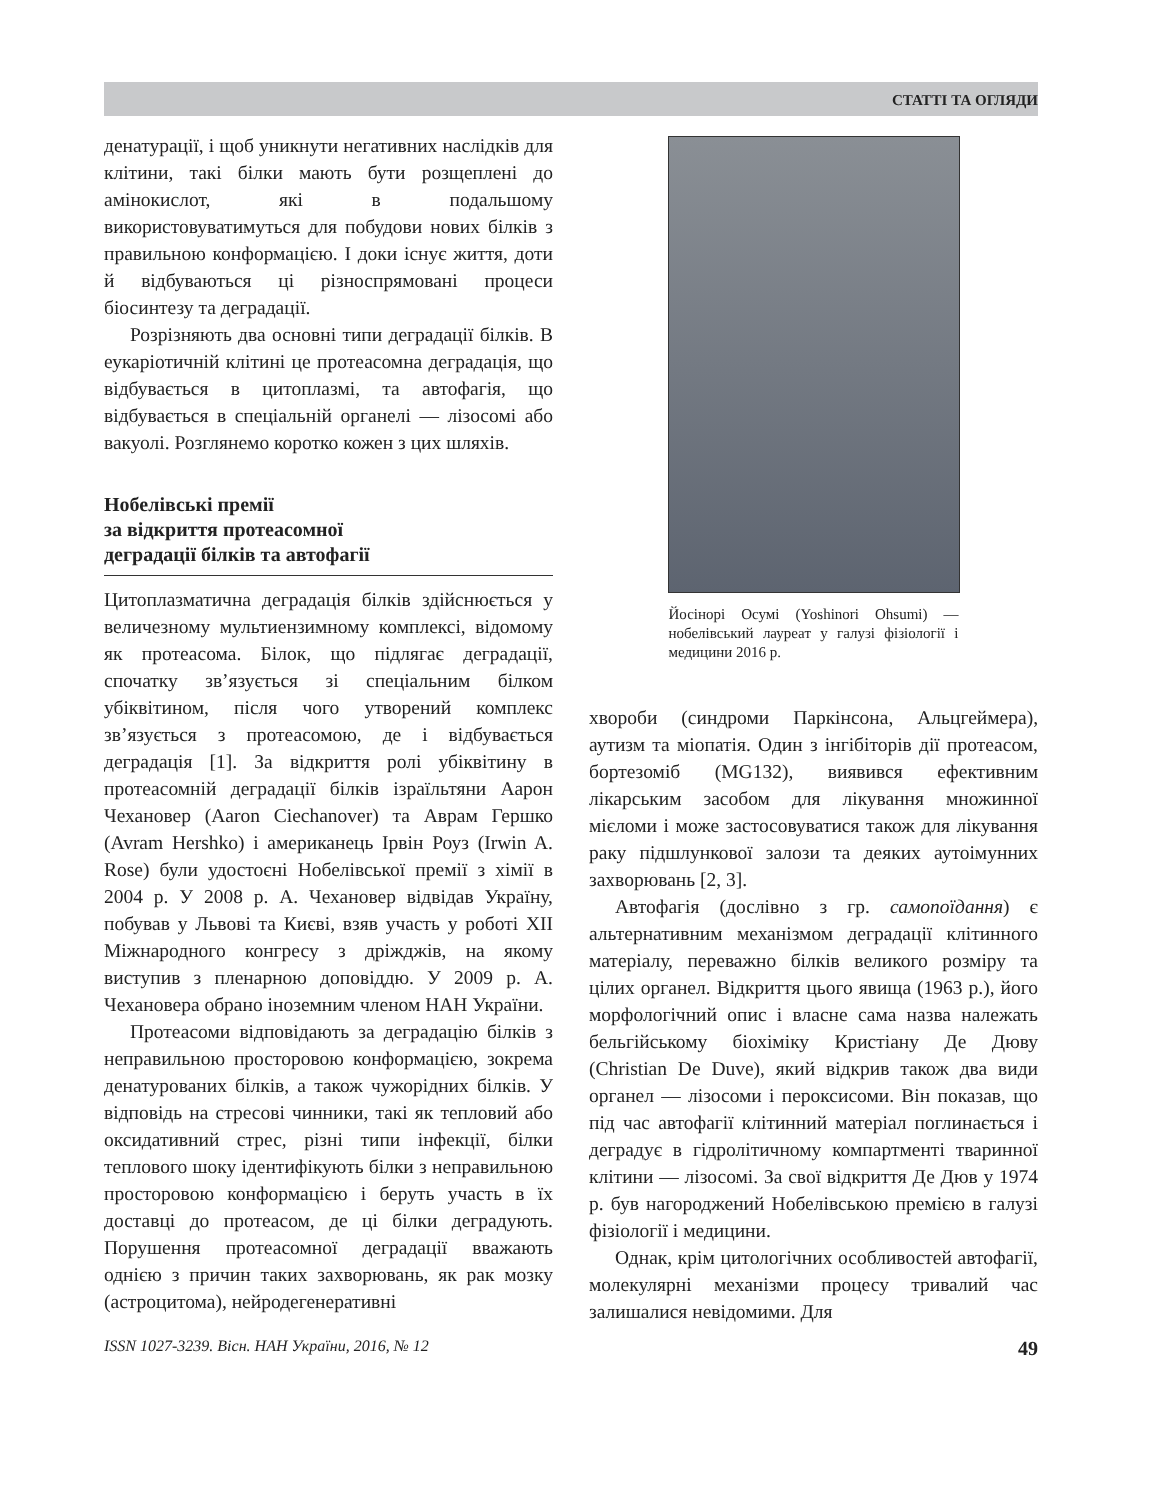СТАТТІ ТА ОГЛЯДИ
денатурації, і щоб уникнути негативних наслідків для клітини, такі білки мають бути розщеплені до амінокислот, які в подальшому використовуватимуться для побудови нових білків з правильною конформацією. І доки існує життя, доти й відбуваються ці різноспрямовані процеси біосинтезу та деградації.
Розрізняють два основні типи деградації білків. В еукаріотичній клітині це протеасомна деградація, що відбувається в цитоплазмі, та автофагія, що відбувається в спеціальній органелі — лізосомі або вакуолі. Розглянемо коротко кожен з цих шляхів.
Нобелівські премії
за відкриття протеасомної
деградації білків та автофагії
Цитоплазматична деградація білків здійснюється у величезному мультиензимному комплексі, відомому як протеасома. Білок, що підлягає деградації, спочатку зв’язується зі спеціальним білком убіквітином, після чого утворений комплекс зв’язується з протеасомою, де і відбувається деградація [1]. За відкриття ролі убіквітину в протеасомній деградації білків ізраїльтяни Аарон Чехановер (Aaron Ciechanover) та Аврам Гершко (Avram Hershko) і американець Ірвін Роуз (Irwin A. Rose) були удостоєні Нобелівської премії з хімії в 2004 р. У 2008 р. А. Чехановер відвідав Україну, побував у Львові та Києві, взяв участь у роботі XII Міжнародного конгресу з дріжджів, на якому виступив з пленарною доповіддю. У 2009 р. А. Чехановера обрано іноземним членом НАН України.
Протеасоми відповідають за деградацію білків з неправильною просторовою конформацією, зокрема денатурованих білків, а також чужорідних білків. У відповідь на стресові чинники, такі як тепловий або оксидативний стрес, різні типи інфекції, білки теплового шоку ідентифікують білки з неправильною просторовою конформацією і беруть участь в їх доставці до протеасом, де ці білки деградують. Порушення протеасомної деградації вважають однією з причин таких захворювань, як рак мозку (астроцитома), нейродегенеративні
Йосінорі Осумі (Yoshinori Ohsumi) — нобелівський лауреат у галузі фізіології і медицини 2016 р.
хвороби (синдроми Паркінсона, Альцгеймера), аутизм та міопатія. Один з інгібіторів дії протеасом, бортезоміб (MG132), виявився ефективним лікарським засобом для лікування множинної мієломи і може застосовуватися також для лікування раку підшлункової залози та деяких аутоімунних захворювань [2, 3].
Автофагія (дослівно з гр. самопоїдання) є альтернативним механізмом деградації клітинного матеріалу, переважно білків великого розміру та цілих органел. Відкриття цього явища (1963 р.), його морфологічний опис і власне сама назва належать бельгійському біохіміку Кристіану Де Дюву (Christian De Duve), який відкрив також два види органел — лізосоми і пероксисоми. Він показав, що під час автофагії клітинний матеріал поглинається і деградує в гідролітичному компартменті тваринної клітини — лізосомі. За свої відкриття Де Дюв у 1974 р. був нагороджений Нобелівською премією в галузі фізіології і медицини.
Однак, крім цитологічних особливостей автофагії, молекулярні механізми процесу тривалий час залишалися невідомими. Для
ISSN 1027-3239. Вісн. НАН України, 2016, № 12 49